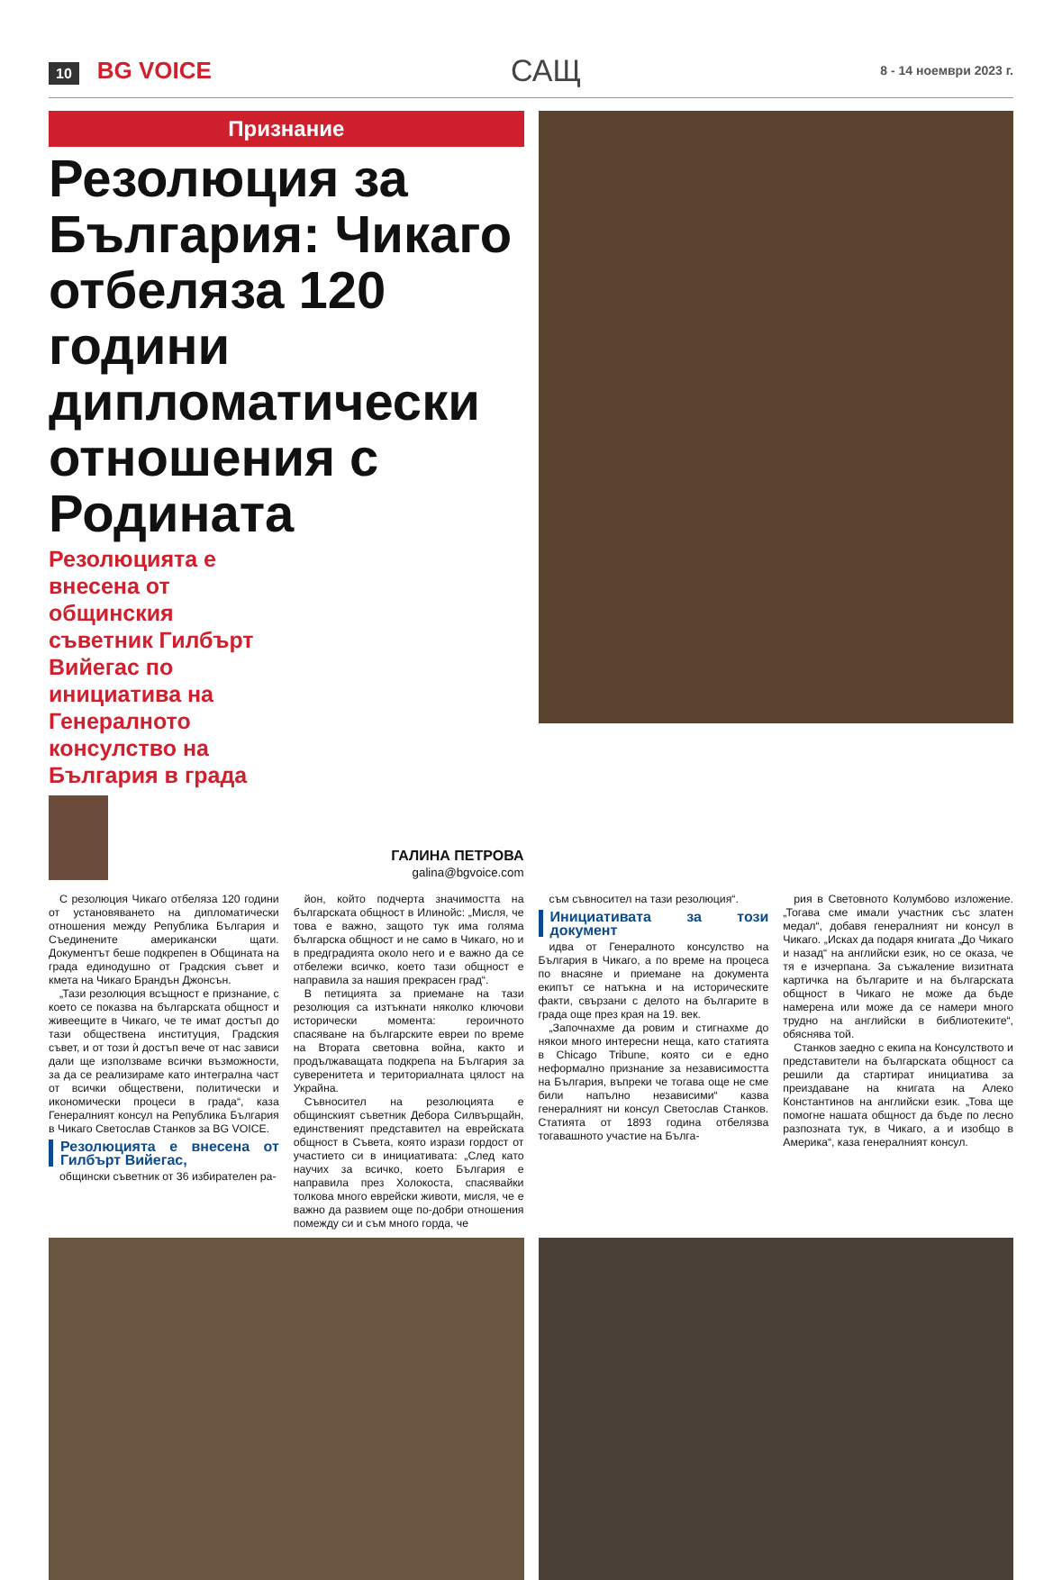10 BG VOICE
САЩ
8 - 14 ноември 2023 г.
Признание
Резолюция за България: Чикаго отбеляза 120 години дипломатически отношения с Родината
Резолюцията е внесена от общинския съветник Гилбърт Вийегас по инициатива на Генералното консулство на България в града
ГАЛИНА ПЕТРОВА
galina@bgvoice.com
С резолюция Чикаго отбеляза 120 години от установяването на дипломатически отношения между Република България и Съединените американски щати. Документът беше подкрепен в Общината на града единодушно от Градския съвет и кмета на Чикаго Брандън Джонсън.
„Тази резолюция всъщност е признание, с което се показва на българската общност и живеещите в Чикаго, че те имат достъп до тази обществена институция, Градския съвет, и от този ѝ достъп вече от нас зависи дали ще използваме всички възможности, за да се реализираме като интегрална част от всички обществени, политически и икономически процеси в града“, каза Генералният консул на Република България в Чикаго Светослав Станков за BG VOICE.
Резолюцията е внесена от Гилбърт Вийегас,
общински съветник от 36 избирателен ра-
йон, който подчерта значимостта на българската общност в Илинойс: „Мисля, че това е важно, защото тук има голяма българска общност и не само в Чикаго, но и в предградията около него и е важно да се отбележи всичко, което тази общност е направила за нашия прекрасен град“.
В петицията за приемане на тази резолюция са изтъкнати няколко ключови исторически момента: героичното спасяване на българските евреи по време на Втората световна война, както и продължаващата подкрепа на България за суверенитета и териториалната цялост на Украйна.
Съвносител на резолюцията е общинският съветник Дебора Силвърщайн, единственият представител на еврейската общност в Съвета, която изрази гордост от участието си в инициативата: „След като научих за всичко, което България е направила през Холокоста, спасявайки толкова много еврейски животи, мисля, че е важно да развием още по-добри отношения помежду си и съм много горда, че
съм съвносител на тази резолюция“.
Инициативата за този документ
идва от Генералното консулство на България в Чикаго, а по време на процеса по внасяне и приемане на документа екипът се натъкна и на историческите факти, свързани с делото на българите в града още през края на 19. век.
„Започнахме да ровим и стигнахме до някои много интересни неща, като статията в Chicago Tribune, която си е едно неформално признание за независимостта на България, въпреки че тогава още не сме били напълно независими“ казва генералният ни консул Светослав Станков. Статията от 1893 година отбелязва тогавашното участие на Бълга-
рия в Световното Колумбово изложение. „Тогава сме имали участник със златен медал“, добавя генералният ни консул в Чикаго. „Исках да подаря книгата „До Чикаго и назад“ на английски език, но се оказа, че тя е изчерпана. За съжаление визитната картичка на българите и на българската общност в Чикаго не може да бъде намерена или може да се намери много трудно на английски в библиотеките“, обяснява той.
Станков заедно с екипа на Консулството и представители на българската общност са решили да стартират инициатива за преиздаване на книгата на Алеко Константинов на английски език. „Това ще помогне нашата общност да бъде по лесно разпозната тук, в Чикаго, а и изобщо в Америка“, каза генералният консул.